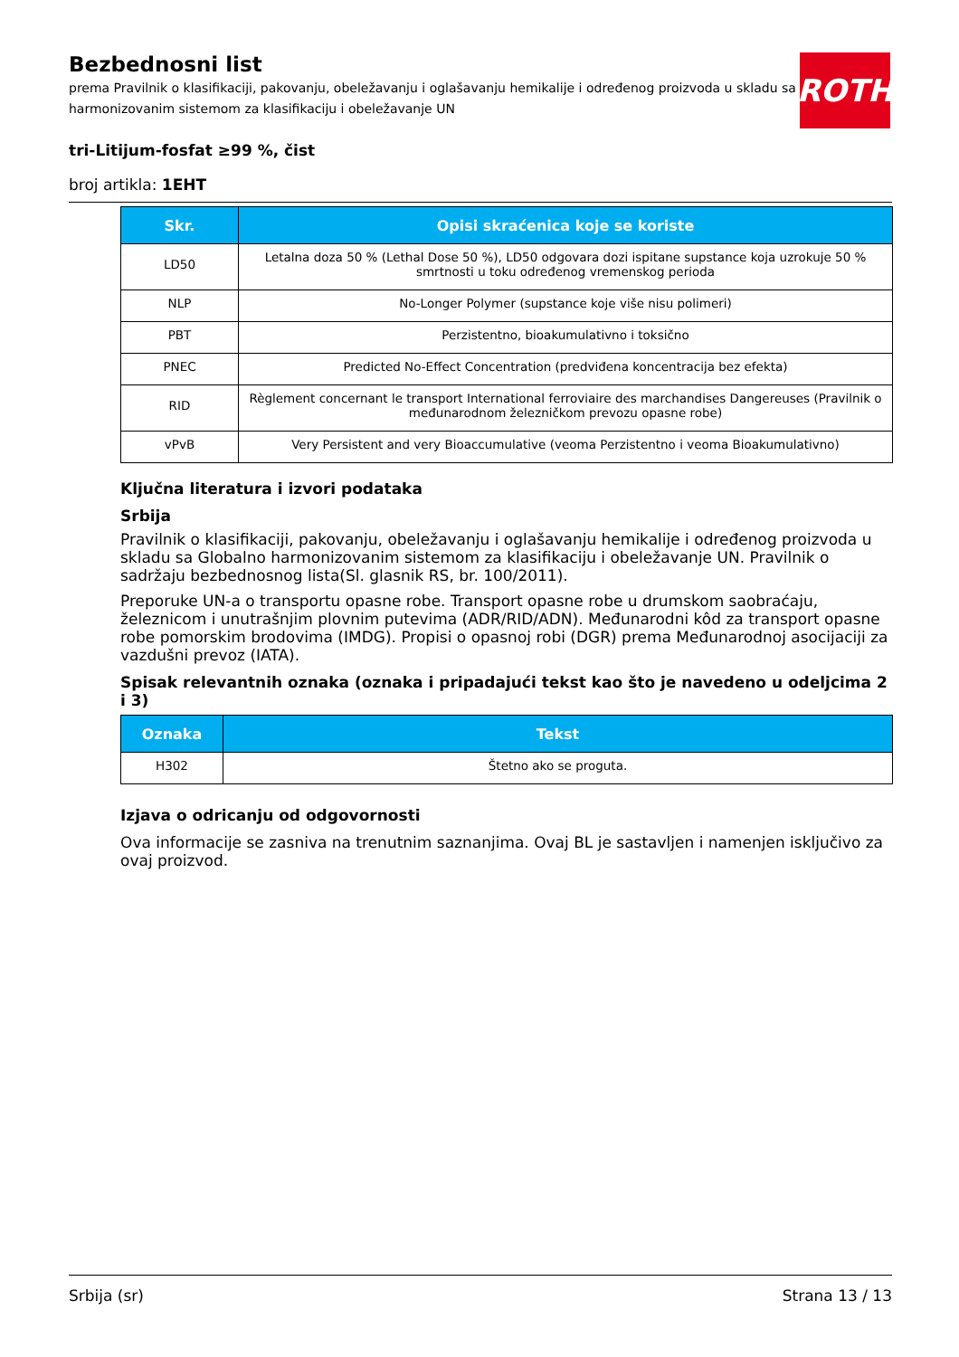Bezbednosni list
prema Pravilnik o klasifikaciji, pakovanju, obeležavanju i oglašavanju hemikalije i određenog proizvoda u skladu sa Globalno harmonizovanim sistemom za klasifikaciju i obeležavanje UN
ROTH
tri-Litijum-fosfat ≥99 %, čist
broj artikla: 1EHT
| Skr. | Opisi skraćenica koje se koriste |
| --- | --- |
| LD50 | Letalna doza 50 % (Lethal Dose 50 %), LD50 odgovara dozi ispitane supstance koja uzrokuje 50 % smrtnosti u toku određenog vremenskog perioda |
| NLP | No-Longer Polymer (supstance koje više nisu polimeri) |
| PBT | Perzistentno, bioakumulativno i toksično |
| PNEC | Predicted No-Effect Concentration (predviđena koncentracija bez efekta) |
| RID | Règlement concernant le transport International ferroviaire des marchandises Dangereuses (Pravilnik o međunarodnom železničkom prevozu opasne robe) |
| vPvB | Very Persistent and very Bioaccumulative (veoma Perzistentno i veoma Bioakumulativno) |
Ključna literatura i izvori podataka
Srbija
Pravilnik o klasifikaciji, pakovanju, obeležavanju i oglašavanju hemikalije i određenog proizvoda u skladu sa Globalno harmonizovanim sistemom za klasifikaciju i obeležavanje UN. Pravilnik o sadržaju bezbednosnog lista(Sl. glasnik RS, br. 100/2011).
Preporuke UN-a o transportu opasne robe. Transport opasne robe u drumskom saobraćaju, železnicom i unutrašnjim plovnim putevima (ADR/RID/ADN). Međunarodni kôd za transport opasne robe pomorskim brodovima (IMDG). Propisi o opasnoj robi (DGR) prema Međunarodnoj asocijaciji za vazdušni prevoz (IATA).
Spisak relevantnih oznaka (oznaka i pripadajući tekst kao što je navedeno u odeljcima 2 i 3)
| Oznaka | Tekst |
| --- | --- |
| H302 | Štetno ako se proguta. |
Izjava o odricanju od odgovornosti
Ova informacije se zasniva na trenutnim saznanjima. Ovaj BL je sastavljen i namenjen isključivo za ovaj proizvod.
Srbija (sr) Strana 13 / 13